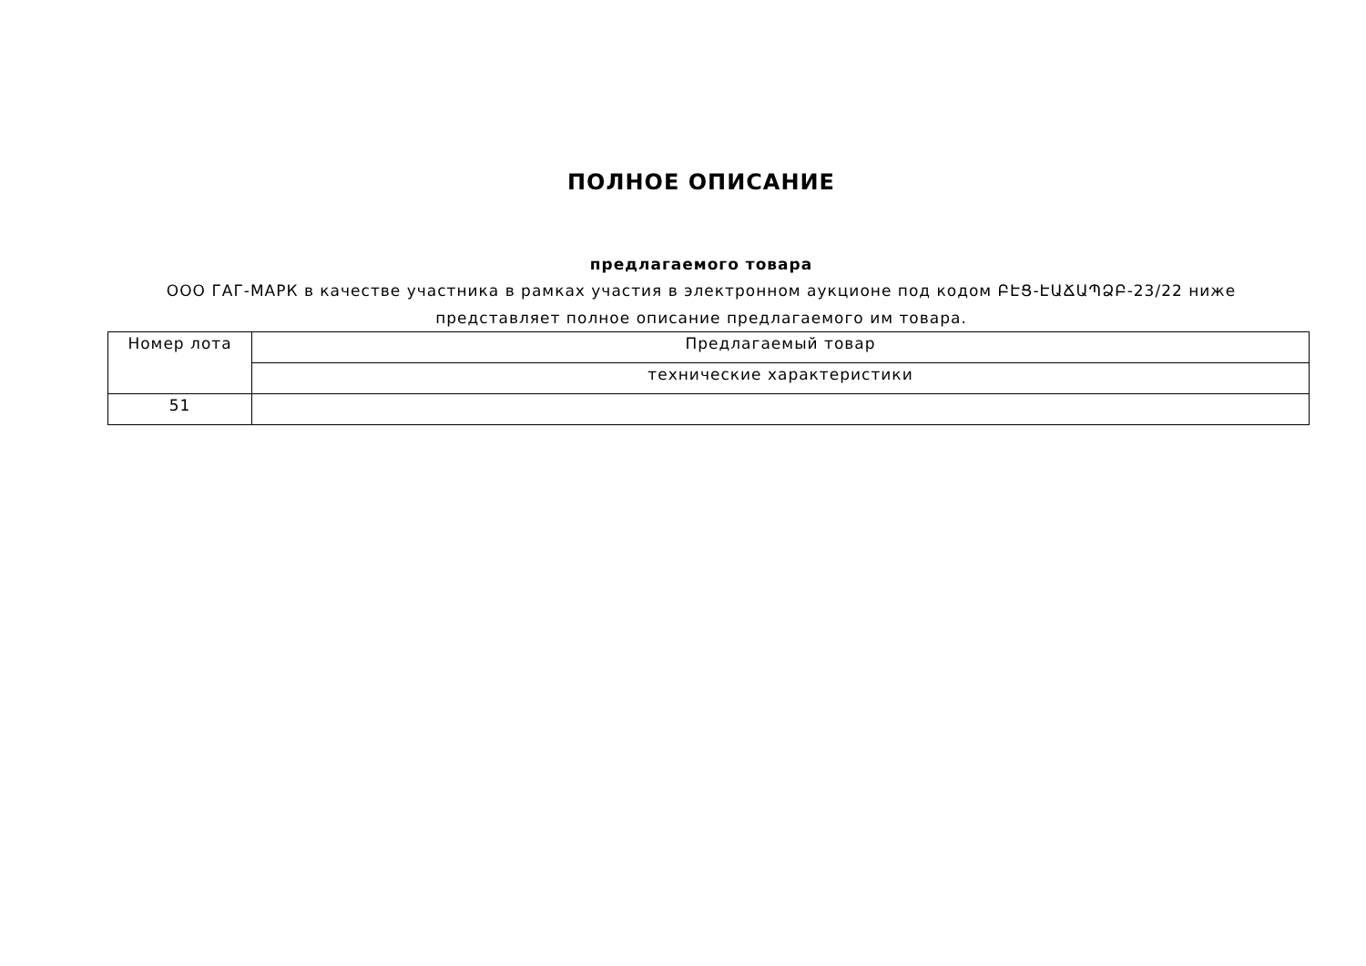ПОЛНОЕ ОПИСАНИЕ
предлагаемого товара
ООО ГАГ-МАРК в качестве участника в рамках участия в электронном аукционе под кодом ԲԷՑ-ԷԱՃԱՊՁԲ-23/22 ниже представляет полное описание предлагаемого им товара.
| Номер лота | Предлагаемый товар |
| --- | --- |
| | технические характеристики |
| 51 | |